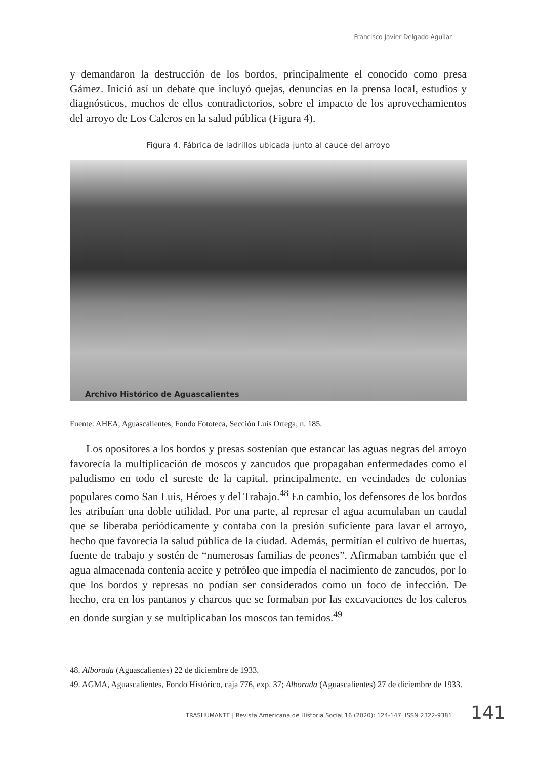Francisco Javier Delgado Aguilar
y demandaron la destrucción de los bordos, principalmente el conocido como presa Gámez. Inició así un debate que incluyó quejas, denuncias en la prensa local, estudios y diagnósticos, muchos de ellos contradictorios, sobre el impacto de los aprovechamientos del arroyo de Los Caleros en la salud pública (Figura 4).
Figura 4. Fábrica de ladrillos ubicada junto al cauce del arroyo
Archivo Histórico de Aguascalientes
Fuente: AHEA, Aguascalientes, Fondo Fototeca, Sección Luis Ortega, n. 185.
Los opositores a los bordos y presas sostenían que estancar las aguas negras del arroyo favorecía la multiplicación de moscos y zancudos que propagaban enfermedades como el paludismo en todo el sureste de la capital, principalmente, en vecindades de colonias populares como San Luis, Héroes y del Trabajo.<sup>48</sup> En cambio, los defensores de los bordos les atribuían una doble utilidad. Por una parte, al represar el agua acumulaban un caudal que se liberaba periódicamente y contaba con la presión suficiente para lavar el arroyo, hecho que favorecía la salud pública de la ciudad. Además, permitían el cultivo de huertas, fuente de trabajo y sostén de “numerosas familias de peones”. Afirmaban también que el agua almacenada contenía aceite y petróleo que impedía el nacimiento de zancudos, por lo que los bordos y represas no podían ser considerados como un foco de infección. De hecho, era en los pantanos y charcos que se formaban por las excavaciones de los caleros en donde surgían y se multiplicaban los moscos tan temidos.<sup>49</sup>
48. Alborada (Aguascalientes) 22 de diciembre de 1933.
49. AGMA, Aguascalientes, Fondo Histórico, caja 776, exp. 37; Alborada (Aguascalientes) 27 de diciembre de 1933.
TRASHUMANTE | Revista Americana de Historia Social 16 (2020): 124-147. ISSN 2322-9381
141